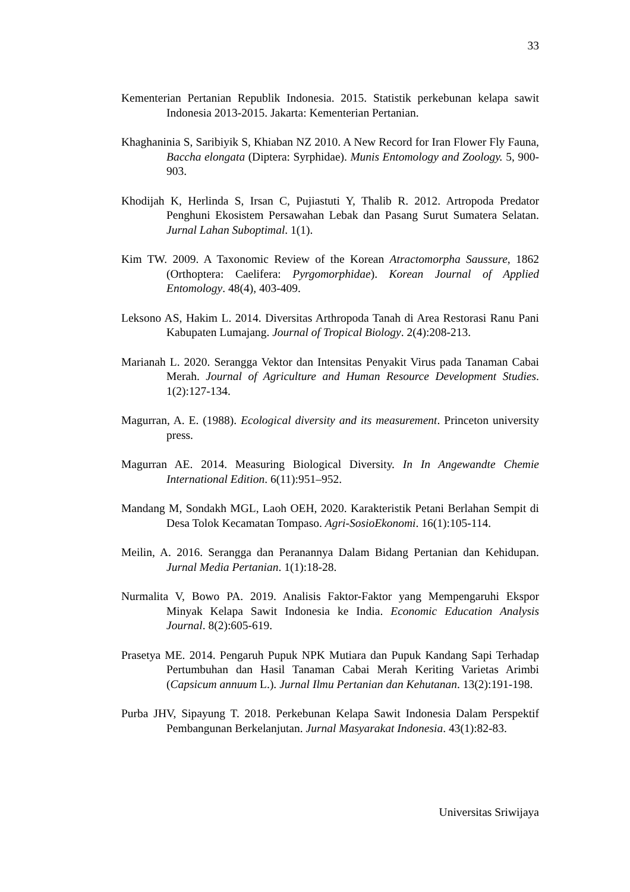33
Kementerian Pertanian Republik Indonesia. 2015. Statistik perkebunan kelapa sawit Indonesia 2013-2015. Jakarta: Kementerian Pertanian.
Khaghaninia S, Saribiyik S, Khiaban NZ 2010. A New Record for Iran Flower Fly Fauna, Baccha elongata (Diptera: Syrphidae). Munis Entomology and Zoology. 5, 900-903.
Khodijah K, Herlinda S, Irsan C, Pujiastuti Y, Thalib R. 2012. Artropoda Predator Penghuni Ekosistem Persawahan Lebak dan Pasang Surut Sumatera Selatan. Jurnal Lahan Suboptimal. 1(1).
Kim TW. 2009. A Taxonomic Review of the Korean Atractomorpha Saussure, 1862 (Orthoptera: Caelifera: Pyrgomorphidae). Korean Journal of Applied Entomology. 48(4), 403-409.
Leksono AS, Hakim L. 2014. Diversitas Arthropoda Tanah di Area Restorasi Ranu Pani Kabupaten Lumajang. Journal of Tropical Biology. 2(4):208-213.
Marianah L. 2020. Serangga Vektor dan Intensitas Penyakit Virus pada Tanaman Cabai Merah. Journal of Agriculture and Human Resource Development Studies. 1(2):127-134.
Magurran, A. E. (1988). Ecological diversity and its measurement. Princeton university press.
Magurran AE. 2014. Measuring Biological Diversity. In In Angewandte Chemie International Edition. 6(11):951–952.
Mandang M, Sondakh MGL, Laoh OEH, 2020. Karakteristik Petani Berlahan Sempit di Desa Tolok Kecamatan Tompaso. Agri-SosioEkonomi. 16(1):105-114.
Meilin, A. 2016. Serangga dan Peranannya Dalam Bidang Pertanian dan Kehidupan. Jurnal Media Pertanian. 1(1):18-28.
Nurmalita V, Bowo PA. 2019. Analisis Faktor-Faktor yang Mempengaruhi Ekspor Minyak Kelapa Sawit Indonesia ke India. Economic Education Analysis Journal. 8(2):605-619.
Prasetya ME. 2014. Pengaruh Pupuk NPK Mutiara dan Pupuk Kandang Sapi Terhadap Pertumbuhan dan Hasil Tanaman Cabai Merah Keriting Varietas Arimbi (Capsicum annuum L.). Jurnal Ilmu Pertanian dan Kehutanan. 13(2):191-198.
Purba JHV, Sipayung T. 2018. Perkebunan Kelapa Sawit Indonesia Dalam Perspektif Pembangunan Berkelanjutan. Jurnal Masyarakat Indonesia. 43(1):82-83.
Universitas Sriwijaya